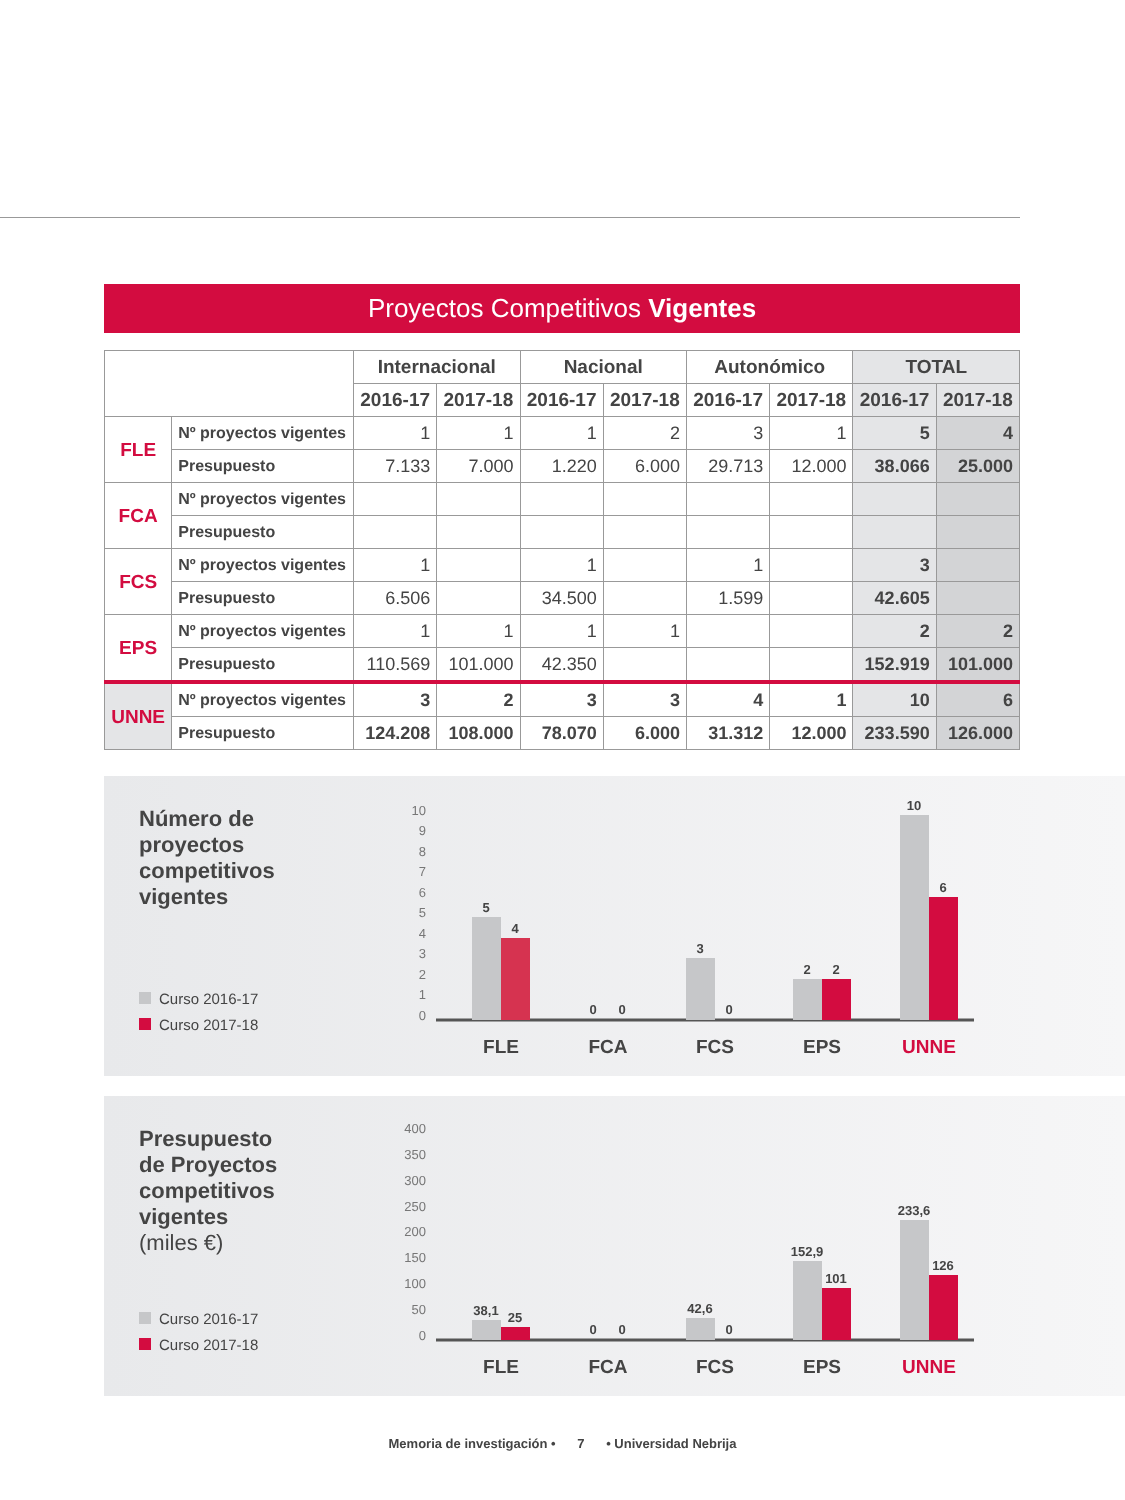Proyectos Competitivos Vigentes
| | | Internacional | | Nacional | | Autonómico | | TOTAL | |
| --- | --- | --- | --- | --- | --- | --- | --- | --- | --- |
| | | 2016-17 | 2017-18 | 2016-17 | 2017-18 | 2016-17 | 2017-18 | 2016-17 | 2017-18 |
| FLE | Nº proyectos vigentes | 1 | 1 | 1 | 2 | 3 | 1 | 5 | 4 |
| | Presupuesto | 7.133 | 7.000 | 1.220 | 6.000 | 29.713 | 12.000 | 38.066 | 25.000 |
| FCA | Nº proyectos vigentes | | | | | | | | |
| | Presupuesto | | | | | | | | |
| FCS | Nº proyectos vigentes | 1 | | 1 | | 1 | | 3 | |
| | Presupuesto | 6.506 | | 34.500 | | 1.599 | | 42.605 | |
| EPS | Nº proyectos vigentes | 1 | 1 | 1 | 1 | | | 2 | 2 |
| | Presupuesto | 110.569 | 101.000 | 42.350 | | | | 152.919 | 101.000 |
| UNNE | Nº proyectos vigentes | 3 | 2 | 3 | 3 | 4 | 1 | 10 | 6 |
| | Presupuesto | 124.208 | 108.000 | 78.070 | 6.000 | 31.312 | 12.000 | 233.590 | 126.000 |
Número de proyectos competitivos vigentes
Curso 2016-17
Curso 2017-18
0
1
2
3
4
5
6
7
8
9
10
5
4
0
0
3
0
2
2
10
6
FLE
FCA
FCS
EPS
UNNE
Presupuesto de Proyectos competitivos vigentes (miles €)
Curso 2016-17
Curso 2017-18
0
50
100
150
200
250
300
350
400
38,1
25
0
0
42,6
0
152,9
101
233,6
126
FLE
FCA
FCS
EPS
UNNE
Memoria de investigación • 7 • Universidad Nebrija